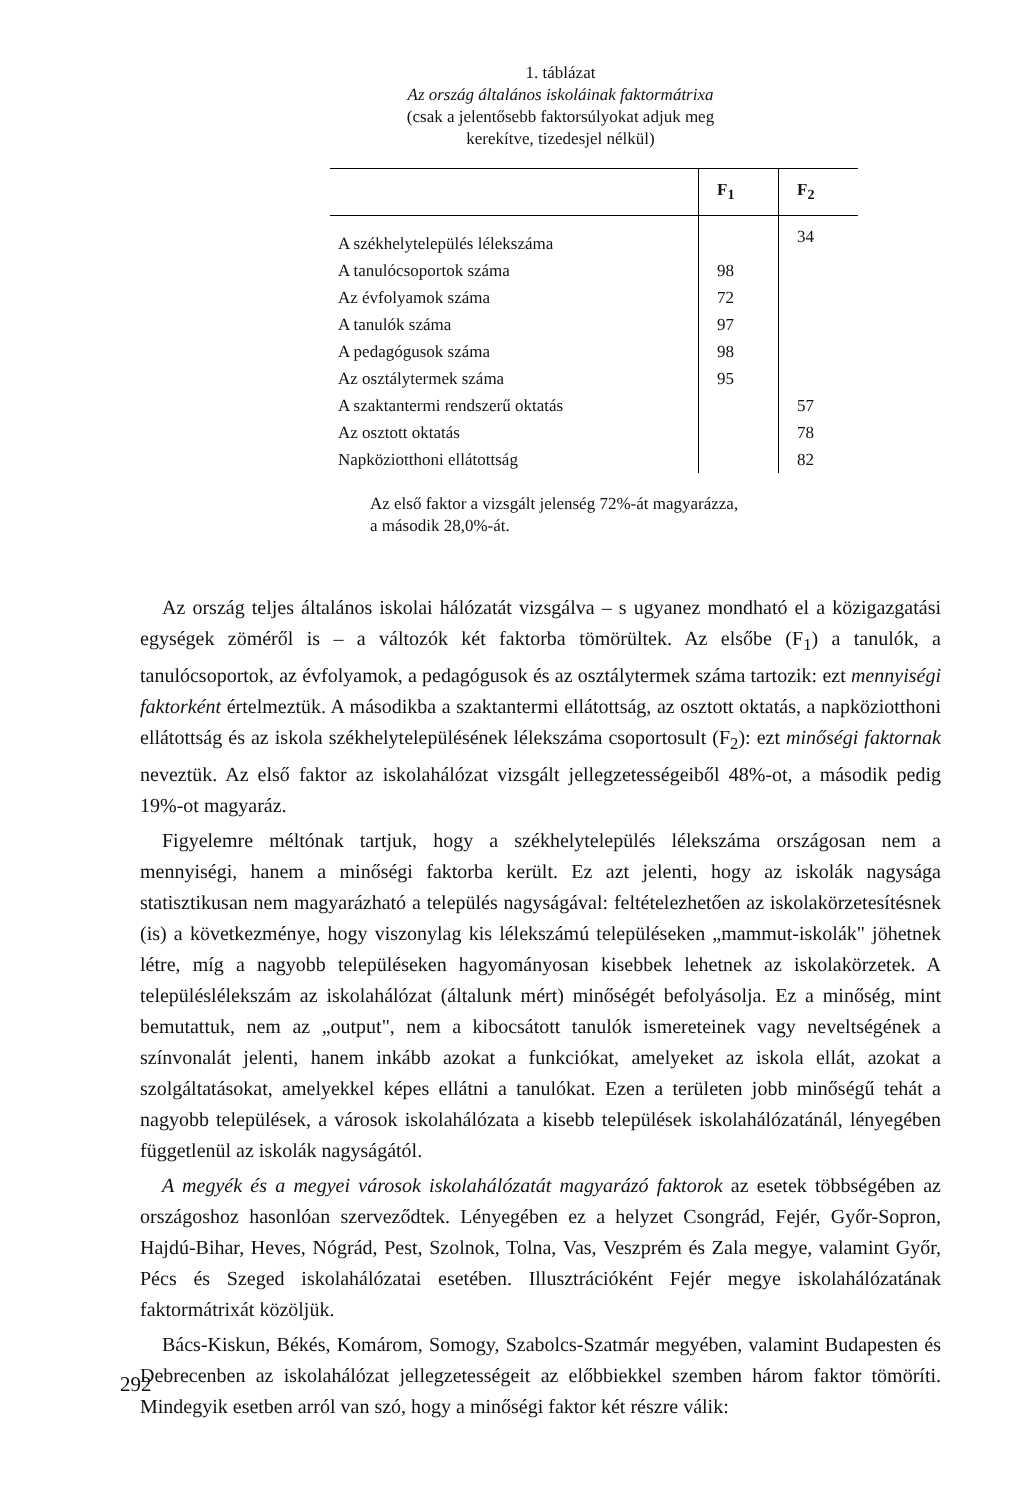1. táblázat
Az ország általános iskoláinak faktormátrixa
(csak a jelentősebb faktorsúlyokat adjuk meg
kerekítve, tizedesjel nélkül)
| | F<sub>1</sub> | F<sub>2</sub> |
| --- | --- | --- |
| A székhelytelepülés lélekszáma | | 34 |
| A tanulócsoportok száma | 98 | |
| Az évfolyamok száma | 72 | |
| A tanulók száma | 97 | |
| A pedagógusok száma | 98 | |
| Az osztálytermek száma | 95 | |
| A szaktantermi rendszerű oktatás | | 57 |
| Az osztott oktatás | | 78 |
| Napköziotthoni ellátottság | | 82 |
Az első faktor a vizsgált jelenség 72%-át magyarázza,
a második 28,0%-át.
Az ország teljes általános iskolai hálózatát vizsgálva – s ugyanez mondható el a közigazgatási egységek zöméről is – a változók két faktorba tömörültek. Az elsőbe (F<sub>1</sub>) a tanulók, a tanulócsoportok, az évfolyamok, a pedagógusok és az osztálytermek száma tartozik: ezt mennyiségi faktorként értelmeztük. A másodikba a szaktantermi ellátottság, az osztott oktatás, a napköziotthoni ellátottság és az iskola székhelytelepülésének lélekszáma csoportosult (F<sub>2</sub>): ezt minőségi faktornak neveztük. Az első faktor az iskolahálózat vizsgált jellegzetességeiből 48%-ot, a második pedig 19%-ot magyaráz.
Figyelemre méltónak tartjuk, hogy a székhelytelepülés lélekszáma országosan nem a mennyiségi, hanem a minőségi faktorba került. Ez azt jelenti, hogy az iskolák nagysága statisztikusan nem magyarázható a település nagyságával: feltételezhetően az iskolakörzetesítésnek (is) a következménye, hogy viszonylag kis lélekszámú településeken „mammut-iskolák" jöhetnek létre, míg a nagyobb településeken hagyományosan kisebbek lehetnek az iskolakörzetek. A településlélekszám az iskolahálózat (általunk mért) minőségét befolyásolja. Ez a minőség, mint bemutattuk, nem az „output", nem a kibocsátott tanulók ismereteinek vagy neveltségének a színvonalát jelenti, hanem inkább azokat a funkciókat, amelyeket az iskola ellát, azokat a szolgáltatásokat, amelyekkel képes ellátni a tanulókat. Ezen a területen jobb minőségű tehát a nagyobb települések, a városok iskolahálózata a kisebb települések iskolahálózatánál, lényegében függetlenül az iskolák nagyságától.
A megyék és a megyei városok iskolahálózatát magyarázó faktorok az esetek többségében az országoshoz hasonlóan szerveződtek. Lényegében ez a helyzet Csongrád, Fejér, Győr-Sopron, Hajdú-Bihar, Heves, Nógrád, Pest, Szolnok, Tolna, Vas, Veszprém és Zala megye, valamint Győr, Pécs és Szeged iskolahálózatai esetében. Illusztrációként Fejér megye iskolahálózatának faktormátrixát közöljük.
Bács-Kiskun, Békés, Komárom, Somogy, Szabolcs-Szatmár megyében, valamint Budapesten és Debrecenben az iskolahálózat jellegzetességeit az előbbiekkel szemben három faktor tömöríti. Mindegyik esetben arról van szó, hogy a minőségi faktor két részre válik:
292